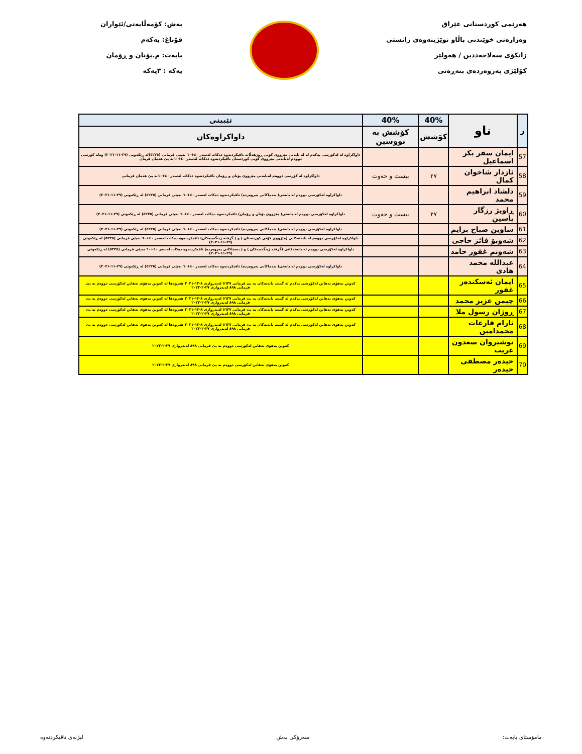هەرێمی کوردستانی عێراق
وەزارەتی خوێندنی باڵاو توێژینەوەی زانستی
زانکۆی سەلاحەددین / هەولێر
کۆلێژی پەروەردەی بنەڕەتی
بەش: کۆمەڵایەتی/ئێواران
قۆناغ: یەکەم
بابەت: م.یۆنان و ڕۆمان
یەکە : ٣یەکە
| ز | ناو | 40% | 40% | تێبینی |
| --- | --- | --- | --- | --- |
| | | کۆشش | کۆشش بە نووسین | داواکراوەکان |
| 57 | ایمان سفر بکر اسماعیل | | | داواکراوە لە لەکۆرسی یەکەم لە لە بابەتی مێژووی کۆنی ڕۆژهەڵات تاقیکردنەوە دەکات لەسەر ٤٠+٦٠ بەپێی فرمانی (٥٢٢٥)لە ڕێکەوتی (٢٩-١١-٢٠٢١) وەلە کۆرسی دووەم لەبابەتی مێژووی کۆنی کوردستان تاقیکردنەوە دەکات لەسەر ٤٠+٦٠بە پێ هەمان فرمان |
| 58 | ئازدار شاخوان کمال | ٢٧ | بیست و حەوت | داواکراوە لە کۆرسی دووەم لەبابەتی مێژووی یۆنان و ڕۆمان تاقیکردنەوە دەکات لەسەر ٤٠+٦٠بە پێ هەمان فرمانی |
| 59 | دلشاد ابراهیم محمد | | | داواکراوە لەکۆرسی دووەم لە بابەتی( بنەماکانی پەروەردە) تاقیکردنەوە دەکات لەسەر ٤٠+٦٠ بەپێی فرمانی (٥٢٢٥) لە ڕێکەوتی (٢٩-١١-٢٠٢١) |
| 60 | ڕاویژ رزگار یاسین | ٢٧ | بیست و حەوت | داواکراوە لەکۆرسی دووەم لە بابەتی( مێژووی یۆنان و ڕۆمان) تاقیکردنەوە دەکات لەسەر ٤٠+٦٠ بەپێی فرمانی (٥٢٢٥) لە ڕێکەوتی (٢٩-١١-٢٠٢١) |
| 61 | ساوین صباح برایم | | | داواکراوە لەکۆرسی دووەم لە بابەتی( بنەماکانی پەروەردە) تاقیکردنەوە دەکات لەسەر ٤٠+٦٠ بەپێی فرمانی (٥٢٢٥) لە ڕێکەوتی (٢٩-١١-٢٠٢١) |
| 62 | شەوبۆ فائز حاجی | | | داواکراوە لەکۆرسی دووەم لە بابەتەکانی (مێژووی کۆنی کوردستان ) و ( گرفتە ژینگەییەکان) تاقیکردنەوە دەکات لەسەر ٤٠+٦٠ بەپێی فرمانی (٥٢٢٥) لە ڕێکەوتی (٢٩-١١-٢٠٢١) |
| 63 | شەونم غفور حامد | | | داواکراوە لەکۆرسی دووەم لە بابەتەکانی (گرفتە ژینگەییەکان ) و ( بنەماکانی پەروەردە) تاقیکردنەوە دەکات لەسەر ٤٠+٦٠ بەپێی فرمانی (٥٢٢٥) لە ڕێکەوتی (٢٩-١١-٢٠٢١) |
| 64 | عبداللە محمد هادی | | | داواکراوە لەکۆرسی دووەم لە بابەتی( بنەماکانی پەروەردە) تاقیکردنەوە دەکات لەسەر ٤٠+٦٠ بەپێی فرمانی (٥٢٢٥) لە ڕێکەوتی (٢٩-١١-٢٠٢١) |
| 65 | ایمان ئەسکندەر غفور | | | کەوتن بەهۆی نەهاتن لەکۆرسی یەکەم لە گشت بابەتەکان بە پێ فرمانی ٥٦٣٧ لەبەرواری ٨-١٢-٢٠٢١ هەروەها لە کەوتن بەهۆی نەهاتن لەکۆرسی دووەم بە پێ فرمانی ٨٩٨ لەبەرواری ٢٧-٢-٢٠٢٢ |
| 66 | چیمن عزیز محمد | | | کەوتن بەهۆی نەهاتن لەکۆرسی یەکەم لە گشت بابەتەکان بە پێ فرمانی ٥٦٣٧ لەبەرواری ٨-١٢-٢٠٢١ هەروەها لە کەوتن بەهۆی نەهاتن لەکۆرسی دووەم بە پێ فرمانی ٨٩٨ لەبەرواری ٢٧-٢-٢٠٢٢ |
| 67 | ڕوژان رسول ملا | | | کەوتن بەهۆی نەهاتن لەکۆرسی یەکەم لە گشت بابەتەکان بە پێ فرمانی ٥٦٣٧ لەبەرواری ٨-١٢-٢٠٢١ هەروەها لە کەوتن بەهۆی نەهاتن لەکۆرسی دووەم بە پێ فرمانی ٨٩٨ لەبەرواری ٢٧-٢-٢٠٢٢ |
| 68 | ئارام قارعات محمدامین | | | کەوتن بەهۆی نەهاتن لەکۆرسی یەکەم لە گشت بابەتەکان بە پێ فرمانی ٥٦٣٧ لەبەرواری ٨-١٢-٢٠٢١ هەروەها لە کەوتن بەهۆی نەهاتن لەکۆرسی دووەم بە پێ فرمانی ٨٩٨ لەبەرواری ٢٧-٢-٢٠٢٢ |
| 69 | نوشیروان سعدون غریب | | | کەوتن بەهۆی نەهاتن لەکۆرسی دووەم بە پێ فرمانی ٨٩٨ لەبەرواری ٢٧-٢-٢٠٢٢ |
| 70 | حیدەر مصطفی حیدەر | | | کەوتن بەهۆی نەهاتن لەکۆرسی دووەم بە پێ فرمانی ٨٩٨ لەبەرواری ٢٧-٢-٢٠٢٢ |
مامۆستای بابەت: سەرۆکی بەش لیژنەی تاقیکردنەوە